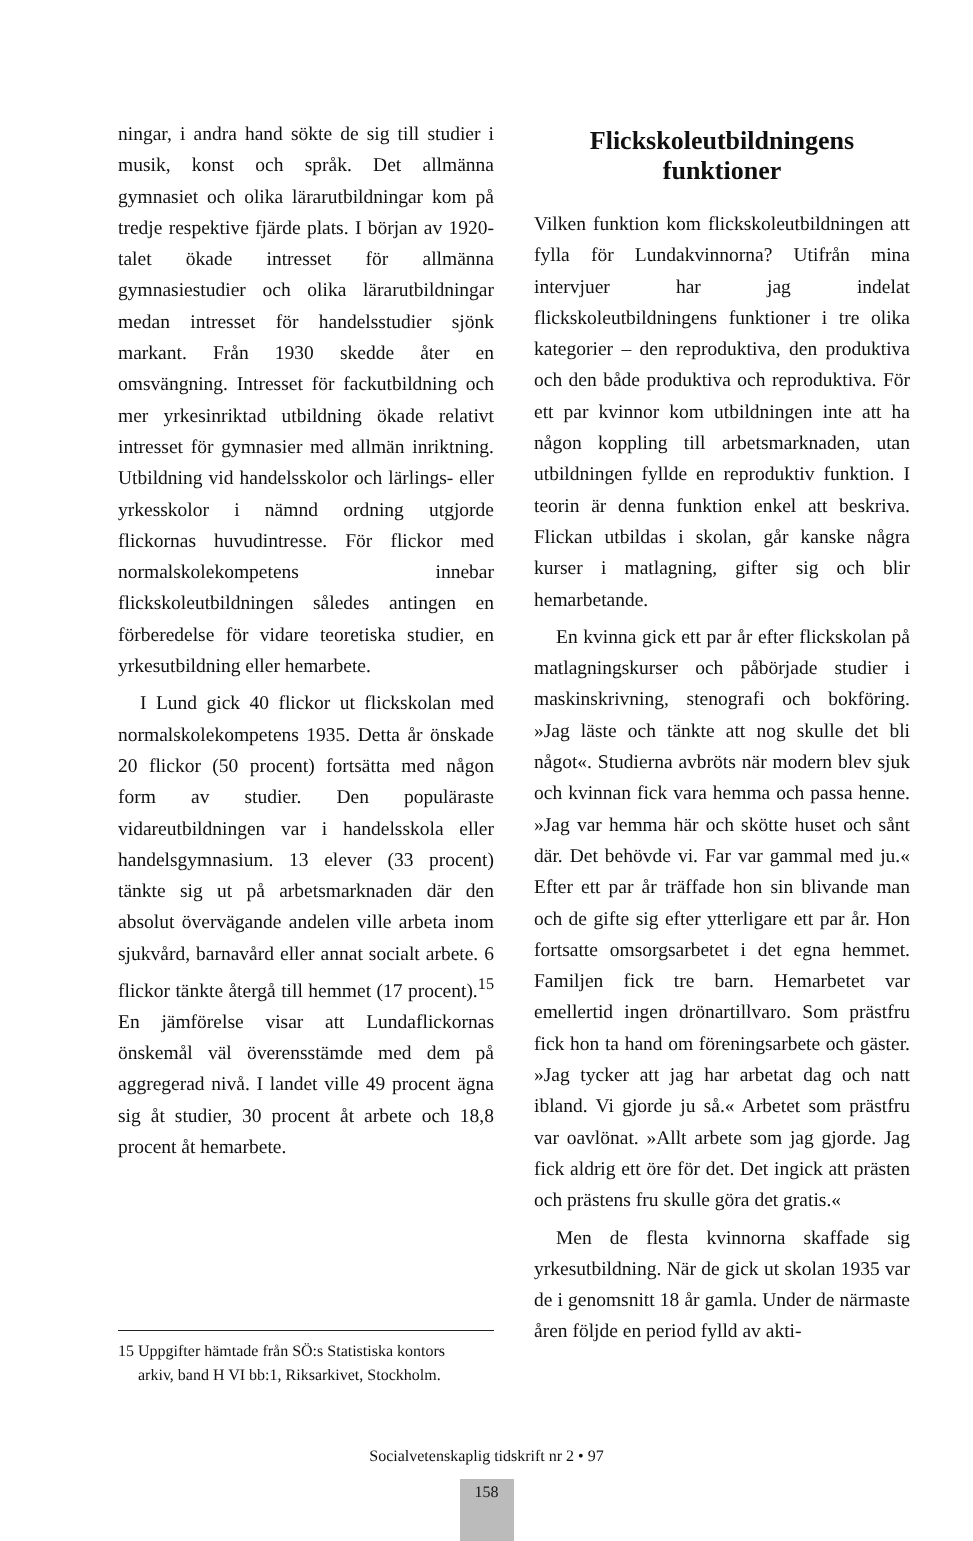ningar, i andra hand sökte de sig till studier i musik, konst och språk. Det allmänna gymnasiet och olika lärarutbildningar kom på tredje respektive fjärde plats. I början av 1920-talet ökade intresset för allmänna gymnasiestudier och olika lärarutbildningar medan intresset för handelsstudier sjönk markant. Från 1930 skedde åter en omsvängning. Intresset för fackutbildning och mer yrkesinriktad utbildning ökade relativt intresset för gymnasier med allmän inriktning. Utbildning vid handelsskolor och lärlings- eller yrkesskolor i nämnd ordning utgjorde flickornas huvudintresse. För flickor med normalskolekompetens innebar flickskoleutbildningen således antingen en förberedelse för vidare teoretiska studier, en yrkesutbildning eller hemarbete.
I Lund gick 40 flickor ut flickskolan med normalskolekompetens 1935. Detta år önskade 20 flickor (50 procent) fortsätta med någon form av studier. Den populäraste vidareutbildningen var i handelsskola eller handelsgymnasium. 13 elever (33 procent) tänkte sig ut på arbetsmarknaden där den absolut övervägande andelen ville arbeta inom sjukvård, barnavård eller annat socialt arbete. 6 flickor tänkte återgå till hemmet (17 procent).<sup>15</sup> En jämförelse visar att Lundaflickornas önskemål väl överensstämde med dem på aggregerad nivå. I landet ville 49 procent ägna sig åt studier, 30 procent åt arbete och 18,8 procent åt hemarbete.
15 Uppgifter hämtade från SÖ:s Statistiska kontors
arkiv, band H VI bb:1, Riksarkivet, Stockholm.
Flickskoleutbildningens funktioner
Vilken funktion kom flickskoleutbildningen att fylla för Lundakvinnorna? Utifrån mina intervjuer har jag indelat flickskoleutbildningens funktioner i tre olika kategorier – den reproduktiva, den produktiva och den både produktiva och reproduktiva. För ett par kvinnor kom utbildningen inte att ha någon koppling till arbetsmarknaden, utan utbildningen fyllde en reproduktiv funktion. I teorin är denna funktion enkel att beskriva. Flickan utbildas i skolan, går kanske några kurser i matlagning, gifter sig och blir hemarbetande.
En kvinna gick ett par år efter flickskolan på matlagningskurser och påbörjade studier i maskinskrivning, stenografi och bokföring. »Jag läste och tänkte att nog skulle det bli något«. Studierna avbröts när modern blev sjuk och kvinnan fick vara hemma och passa henne. »Jag var hemma här och skötte huset och sånt där. Det behövde vi. Far var gammal med ju.« Efter ett par år träffade hon sin blivande man och de gifte sig efter ytterligare ett par år. Hon fortsatte omsorgsarbetet i det egna hemmet. Familjen fick tre barn. Hemarbetet var emellertid ingen drönartillvaro. Som prästfru fick hon ta hand om föreningsarbete och gäster. »Jag tycker att jag har arbetat dag och natt ibland. Vi gjorde ju så.« Arbetet som prästfru var oavlönat. »Allt arbete som jag gjorde. Jag fick aldrig ett öre för det. Det ingick att prästen och prästens fru skulle göra det gratis.«
Men de flesta kvinnorna skaffade sig yrkesutbildning. När de gick ut skolan 1935 var de i genomsnitt 18 år gamla. Under de närmaste åren följde en period fylld av akti-
Socialvetenskaplig tidskrift nr 2 • 97
158